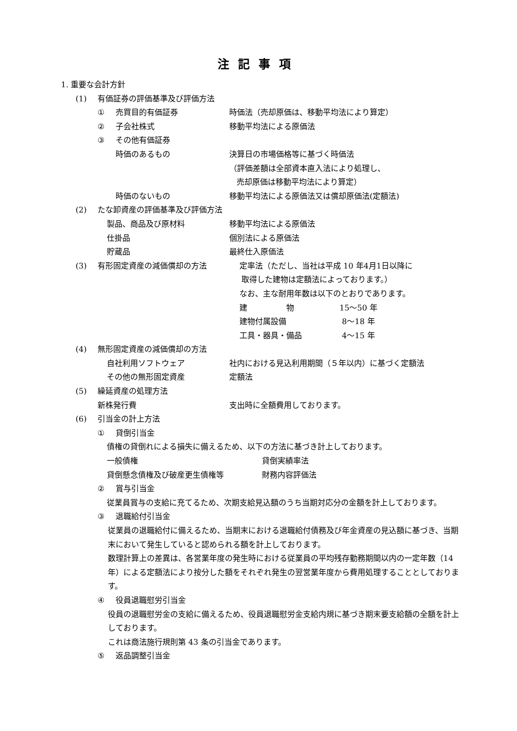注記事項
1. 重要な会計方針
(1) 有価証券の評価基準及び評価方法
① 売買目的有価証券 時価法（売却原価は、移動平均法により算定）
② 子会社株式 移動平均法による原価法
③ その他有価証券
時価のあるもの 決算日の市場価格等に基づく時価法
（評価差額は全部資本直入法により処理し、
売却原価は移動平均法により算定）
時価のないもの 移動平均法による原価法又は償却原価法(定額法)
(2) たな卸資産の評価基準及び評価方法
製品、商品及び原材料 移動平均法による原価法
仕掛品 個別法による原価法
貯蔵品 最終仕入原価法
(3) 有形固定資産の減価償却の方法 定率法（ただし、当社は平成 10 年4月1日以降に
取得した建物は定額法によっております。）
なお、主な耐用年数は以下のとおりであります。
建　　　　　物 15～50 年
建物付属設備 8～18 年
工具・器具・備品 4～15 年
(4) 無形固定資産の減価償却の方法
自社利用ソフトウェア 社内における見込利用期間（５年以内）に基づく定額法
その他の無形固定資産 定額法
(5) 繰延資産の処理方法
新株発行費 支出時に全額費用しております。
(6) 引当金の計上方法
① 貸倒引当金
債権の貸倒れによる損失に備えるため、以下の方法に基づき計上しております。
一般債権 貸倒実績率法
貸倒懸念債権及び破産更生債権等 財務内容評価法
② 賞与引当金
従業員賞与の支給に充てるため、次期支給見込額のうち当期対応分の金額を計上しております。
③ 退職給付引当金
従業員の退職給付に備えるため、当期末における退職給付債務及び年金資産の見込額に基づき、当期末において発生していると認められる額を計上しております。
数理計算上の差異は、各営業年度の発生時における従業員の平均残存勤務期間以内の一定年数（14 年）による定額法により按分した額をそれぞれ発生の翌営業年度から費用処理することとしております。
④ 役員退職慰労引当金
役員の退職慰労金の支給に備えるため、役員退職慰労金支給内規に基づき期末要支給額の全額を計上しております。
これは商法施行規則第 43 条の引当金であります。
⑤ 返品調整引当金